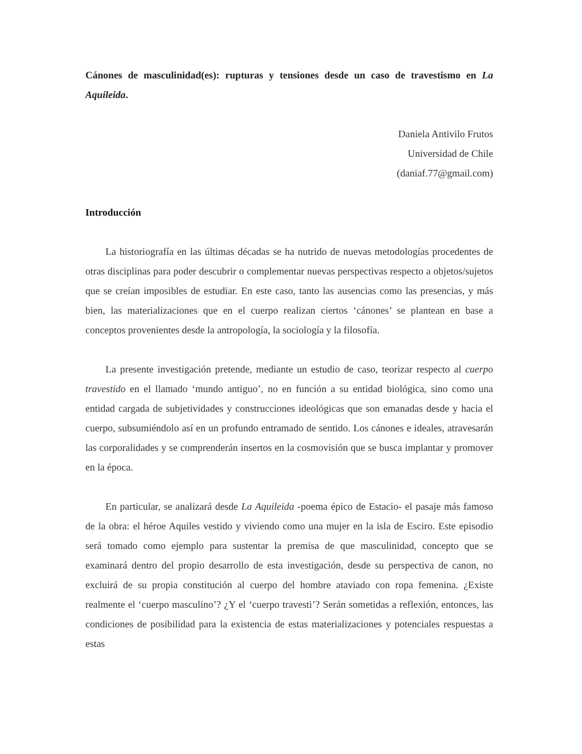Cánones de masculinidad(es): rupturas y tensiones desde un caso de travestismo en La Aquileida.
Daniela Antivilo Frutos
Universidad de Chile
(daniaf.77@gmail.com)
Introducción
La historiografía en las últimas décadas se ha nutrido de nuevas metodologías procedentes de otras disciplinas para poder descubrir o complementar nuevas perspectivas respecto a objetos/sujetos que se creían imposibles de estudiar. En este caso, tanto las ausencias como las presencias, y más bien, las materializaciones que en el cuerpo realizan ciertos ‘cánones’ se plantean en base a conceptos provenientes desde la antropología, la sociología y la filosofía.
La presente investigación pretende, mediante un estudio de caso, teorizar respecto al cuerpo travestido en el llamado ‘mundo antiguo’, no en función a su entidad biológica, sino como una entidad cargada de subjetividades y construcciones ideológicas que son emanadas desde y hacia el cuerpo, subsumiéndolo así en un profundo entramado de sentido. Los cánones e ideales, atravesarán las corporalidades y se comprenderán insertos en la cosmovisión que se busca implantar y promover en la época.
En particular, se analizará desde La Aquileida -poema épico de Estacio- el pasaje más famoso de la obra: el héroe Aquiles vestido y viviendo como una mujer en la isla de Esciro. Este episodio será tomado como ejemplo para sustentar la premisa de que masculinidad, concepto que se examinará dentro del propio desarrollo de esta investigación, desde su perspectiva de canon, no excluirá de su propia constitución al cuerpo del hombre ataviado con ropa femenina. ¿Existe realmente el ‘cuerpo masculino’? ¿Y el ‘cuerpo travesti’? Serán sometidas a reflexión, entonces, las condiciones de posibilidad para la existencia de estas materializaciones y potenciales respuestas a estas